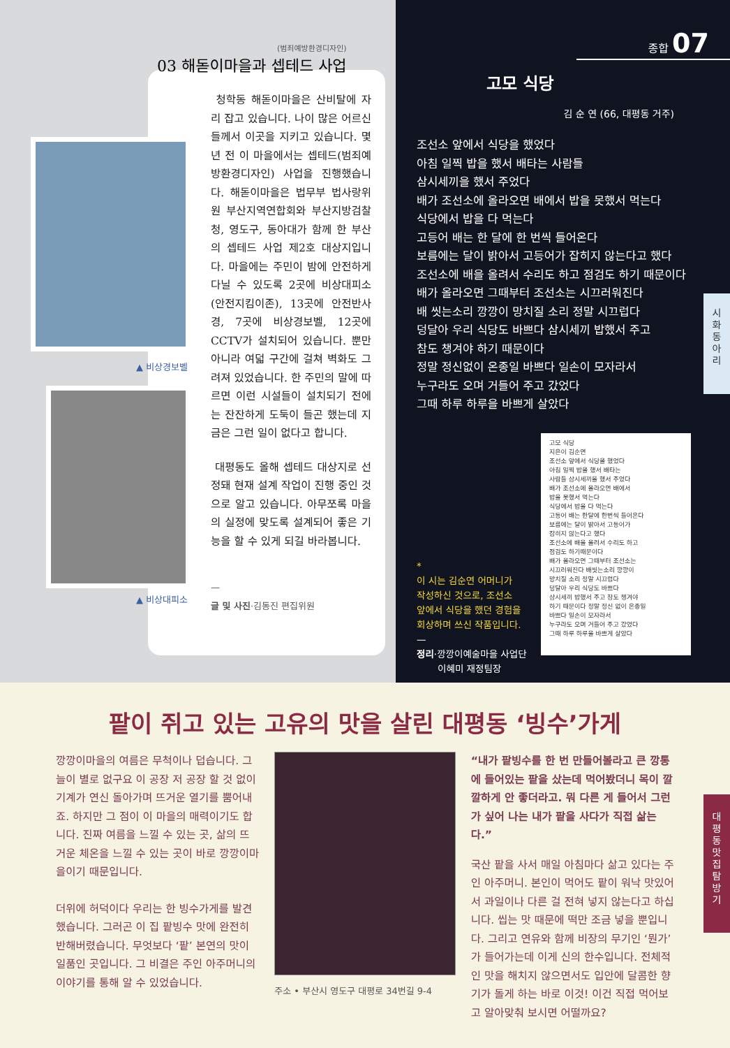(범죄예방환경디자인)
03 해돋이마을과 셉테드 사업
▲ 비상경보벨
▲ 비상대피소
청학동 해돋이마을은 산비탈에 자리 잡고 있습니다. 나이 많은 어르신들께서 이곳을 지키고 있습니다. 몇 년 전 이 마을에서는 셉테드(범죄예방환경디자인) 사업을 진행했습니다. 해돋이마을은 법무부 법사랑위원 부산지역연합회와 부산지방검찰청, 영도구, 동아대가 함께 한 부산의 셉테드 사업 제2호 대상지입니다. 마을에는 주민이 밤에 안전하게 다닐 수 있도록 2곳에 비상대피소(안전지킴이존), 13곳에 안전반사경, 7곳에 비상경보벨, 12곳에 CCTV가 설치되어 있습니다. 뿐만 아니라 여덟 구간에 걸쳐 벽화도 그려져 있었습니다. 한 주민의 말에 따르면 이런 시설들이 설치되기 전에는 잔잔하게 도둑이 들곤 했는데 지금은 그런 일이 없다고 합니다.
대평동도 올해 셉테드 대상지로 선정돼 현재 설계 작업이 진행 중인 것으로 알고 있습니다. 아무쪼록 마을의 실정에 맞도록 설계되어 좋은 기능을 할 수 있게 되길 바라봅니다.
—
글 및 사진·김동진 편집위원
종합 07
고모 식당
김 순 연 (66, 대평동 거주)
조선소 앞에서 식당을 했었다
아침 일찍 밥을 했서 배타는 사람들
삼시세끼을 했서 주었다
배가 조선소에 올라오면 배에서 밥을 못했서 먹는다
식당에서 밥을 다 먹는다
고등어 배는 한 달에 한 번씩 들어온다
보름에는 달이 밝아서 고등어가 잡히지 않는다고 했다
조선소에 배을 올려서 수리도 하고 점검도 하기 때문이다
배가 올라오면 그때부터 조선소는 시끄러워진다
배 씻는소리 깡깡이 망치질 소리 정말 시끄럽다
덩달아 우리 식당도 바쁘다 삼시세끼 밥했서 주고
참도 챙겨야 하기 때문이다
정말 정신없이 온종일 바쁘다 일손이 모자라서
누구라도 오며 거들어 주고 갔었다
그때 하루 하루을 바쁘게 살았다
*
이 시는 김순연 어머니가
작성하신 것으로, 조선소
앞에서 식당을 했던 경험을
회상하며 쓰신 작품입니다.
—
정리·깡깡이예술마을 사업단
이혜미 재정팀장
고모 식당
지은이 김순연
조선소 앞에서 식당을 했었다
아침 일찍 밥을 했서 배타는
사람들 삼시세끼을 했서 주었다
배가 조선소에 올라오면 배에서
밥을 못했서 먹는다
식당에서 밥을 다 먹는다
고등어 배는 한달에 한번씩 들어온다
보름에는 달이 밝아서 고등어가
잡히지 않는다고 했다
조선소에 배을 올려서 수리도 하고
점검도 하기때문이다
배가 올라오면 그때부터 조선소는
시끄러워진다 배씻는소리 깡깡이
망치질 소리 정말 시끄럽다
덩달아 우리 식당도 바쁘다
삼시세끼 밥했서 주고 참도 챙겨야
하기 때문이다 정말 정신 없이 온종일
바쁘다 일손이 모자라서
누구라도 오며 거들어 주고 갔었다
그때 하루 하루을 바쁘게 살았다
시
화
동
아
리
팥이 쥐고 있는 고유의 맛을 살린 대평동 ‘빙수’가게
깡깡이마을의 여름은 무척이나 덥습니다. 그늘이 별로 없구요 이 공장 저 공장 할 것 없이 기계가 연신 돌아가며 뜨거운 열기를 뿜어내죠. 하지만 그 점이 이 마을의 매력이기도 합니다. 진짜 여름을 느낄 수 있는 곳, 삶의 뜨거운 체온을 느낄 수 있는 곳이 바로 깡깡이마을이기 때문입니다.
더위에 허덕이다 우리는 한 빙수가게를 발견했습니다. 그러곤 이 집 팥빙수 맛에 완전히 반해버렸습니다. 무엇보다 ‘팥’ 본연의 맛이 일품인 곳입니다. 그 비결은 주인 아주머니의 이야기를 통해 알 수 있었습니다.
주소 • 부산시 영도구 대평로 34번길 9-4
“내가 팥빙수를 한 번 만들어볼라고 큰 깡통에 들어있는 팥을 샀는데 먹어봤더니 목이 깔깔하게 안 좋더라고. 뭐 다른 게 들어서 그런가 싶어 나는 내가 팥을 사다가 직접 삶는다.”
국산 팥을 사서 매일 아침마다 삶고 있다는 주인 아주머니. 본인이 먹어도 팥이 워낙 맛있어서 과일이나 다른 걸 전혀 넣지 않는다고 하십니다. 씹는 맛 때문에 떡만 조금 넣을 뿐입니다. 그리고 연유와 함께 비장의 무기인 ‘뭔가’가 들어가는데 이게 신의 한수입니다. 전체적인 맛을 해치지 않으면서도 입안에 달콤한 향기가 돌게 하는 바로 이것! 이건 직접 먹어보고 알아맞춰 보시면 어떨까요?
대
평
동
맛
집
탐
방
기